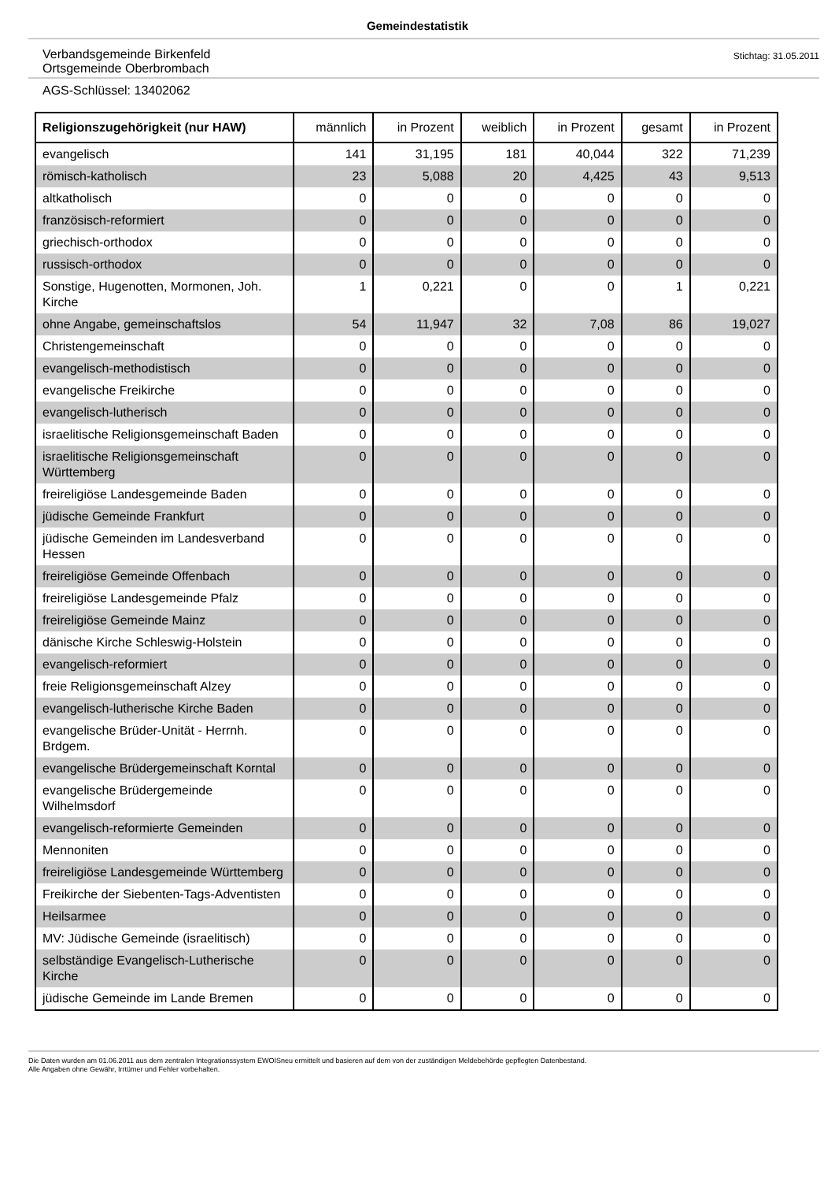Gemeindestatistik
Verbandsgemeinde Birkenfeld
Ortsgemeinde Oberbrombach
Stichtag: 31.05.2011
AGS-Schlüssel: 13402062
| Religionszugehörigkeit (nur HAW) | männlich | in Prozent | weiblich | in Prozent | gesamt | in Prozent |
| --- | --- | --- | --- | --- | --- | --- |
| evangelisch | 141 | 31,195 | 181 | 40,044 | 322 | 71,239 |
| römisch-katholisch | 23 | 5,088 | 20 | 4,425 | 43 | 9,513 |
| altkatholisch | 0 | 0 | 0 | 0 | 0 | 0 |
| französisch-reformiert | 0 | 0 | 0 | 0 | 0 | 0 |
| griechisch-orthodox | 0 | 0 | 0 | 0 | 0 | 0 |
| russisch-orthodox | 0 | 0 | 0 | 0 | 0 | 0 |
| Sonstige, Hugenotten, Mormonen, Joh. Kirche | 1 | 0,221 | 0 | 0 | 1 | 0,221 |
| ohne Angabe, gemeinschaftslos | 54 | 11,947 | 32 | 7,08 | 86 | 19,027 |
| Christengemeinschaft | 0 | 0 | 0 | 0 | 0 | 0 |
| evangelisch-methodistisch | 0 | 0 | 0 | 0 | 0 | 0 |
| evangelische Freikirche | 0 | 0 | 0 | 0 | 0 | 0 |
| evangelisch-lutherisch | 0 | 0 | 0 | 0 | 0 | 0 |
| israelitische Religionsgemeinschaft Baden | 0 | 0 | 0 | 0 | 0 | 0 |
| israelitische Religionsgemeinschaft Württemberg | 0 | 0 | 0 | 0 | 0 | 0 |
| freireligiöse Landesgemeinde Baden | 0 | 0 | 0 | 0 | 0 | 0 |
| jüdische Gemeinde Frankfurt | 0 | 0 | 0 | 0 | 0 | 0 |
| jüdische Gemeinden im Landesverband Hessen | 0 | 0 | 0 | 0 | 0 | 0 |
| freireligiöse Gemeinde Offenbach | 0 | 0 | 0 | 0 | 0 | 0 |
| freireligiöse Landesgemeinde Pfalz | 0 | 0 | 0 | 0 | 0 | 0 |
| freireligiöse Gemeinde Mainz | 0 | 0 | 0 | 0 | 0 | 0 |
| dänische Kirche Schleswig-Holstein | 0 | 0 | 0 | 0 | 0 | 0 |
| evangelisch-reformiert | 0 | 0 | 0 | 0 | 0 | 0 |
| freie Religionsgemeinschaft Alzey | 0 | 0 | 0 | 0 | 0 | 0 |
| evangelisch-lutherische Kirche Baden | 0 | 0 | 0 | 0 | 0 | 0 |
| evangelische Brüder-Unität - Herrnh. Brdgem. | 0 | 0 | 0 | 0 | 0 | 0 |
| evangelische Brüdergemeinschaft Korntal | 0 | 0 | 0 | 0 | 0 | 0 |
| evangelische Brüdergemeinde Wilhelmsdorf | 0 | 0 | 0 | 0 | 0 | 0 |
| evangelisch-reformierte Gemeinden | 0 | 0 | 0 | 0 | 0 | 0 |
| Mennoniten | 0 | 0 | 0 | 0 | 0 | 0 |
| freireligiöse Landesgemeinde Württemberg | 0 | 0 | 0 | 0 | 0 | 0 |
| Freikirche der Siebenten-Tags-Adventisten | 0 | 0 | 0 | 0 | 0 | 0 |
| Heilsarmee | 0 | 0 | 0 | 0 | 0 | 0 |
| MV: Jüdische Gemeinde (israelitisch) | 0 | 0 | 0 | 0 | 0 | 0 |
| selbständige Evangelisch-Lutherische Kirche | 0 | 0 | 0 | 0 | 0 | 0 |
| jüdische Gemeinde im Lande Bremen | 0 | 0 | 0 | 0 | 0 | 0 |
Die Daten wurden am 01.06.2011 aus dem zentralen Integrationssystem EWOISneu ermittelt und basieren auf dem von der zuständigen Meldebehörde gepflegten Datenbestand.
Alle Angaben ohne Gewähr, Irrtümer und Fehler vorbehalten.